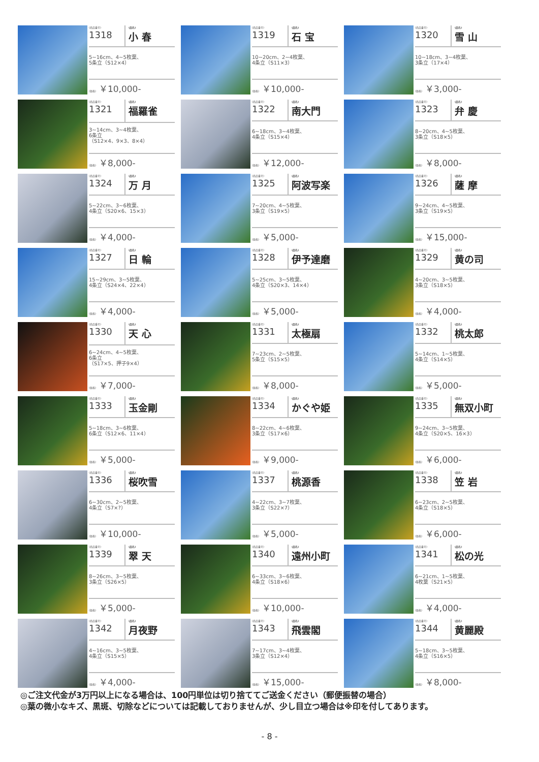(商品番号)
1318
(品名)
小 春
5~16cm、4~5枚葉、
5条立（S12×4）
(価格) ￥10,000-
(商品番号)
1319
(品名)
石 宝
10~20cm、2~4枚葉、
4条立（S11×3）
(価格) ￥10,000-
(商品番号)
1320
(品名)
雪 山
10~18cm、3~4枚葉、
3条立（17×4）
(価格) ￥3,000-
(商品番号)
1321
(品名)
福羅雀
3~14cm、3~4枚葉、
6条立
（S12×4、9×3、8×4）
(価格) ￥8,000-
(商品番号)
1322
(品名)
南大門
6~18cm、3~4枚葉、
4条立（S15×4）
(価格) ￥12,000-
(商品番号)
1323
(品名)
弁 慶
8~20cm、4~5枚葉、
3条立（S18×5）
(価格) ￥8,000-
(商品番号)
1324
(品名)
万 月
5~22cm、3~6枚葉、
4条立（S20×6、15×3）
(価格) ￥4,000-
(商品番号)
1325
(品名)
阿波写楽
7~20cm、4~5枚葉、
3条立（S19×5）
(価格) ￥5,000-
(商品番号)
1326
(品名)
薩 摩
9~24cm、4~5枚葉、
3条立（S19×5）
(価格) ￥15,000-
(商品番号)
1327
(品名)
日 輪
15~29cm、3~5枚葉、
4条立（S24×4、22×4）
(価格) ￥4,000-
(商品番号)
1328
(品名)
伊予達磨
5~25cm、3~5枚葉、
4条立（S20×3、14×4）
(価格) ￥5,000-
(商品番号)
1329
(品名)
黄の司
4~20cm、3~5枚葉、
3条立（S18×5）
(価格) ￥4,000-
(商品番号)
1330
(品名)
天 心
6~24cm、4~5枚葉、
6条立
（S17×5、押子9×4）
(価格) ￥7,000-
(商品番号)
1331
(品名)
太極扇
7~23cm、2~5枚葉、
5条立（S15×5）
(価格) ￥8,000-
(商品番号)
1332
(品名)
桃太郎
5~14cm、1~5枚葉、
4条立（S14×5）
(価格) ￥5,000-
(商品番号)
1333
(品名)
玉金剛
5~18cm、3~6枚葉、
6条立（S12×6、11×4）
(価格) ￥5,000-
(商品番号)
1334
(品名)
かぐや姫
8~22cm、4~6枚葉、
3条立（S17×6）
(価格) ￥9,000-
(商品番号)
1335
(品名)
無双小町
9~24cm、3~5枚葉、
4条立（S20×5、16×3）
(価格) ￥6,000-
(商品番号)
1336
(品名)
桜吹雪
6~30cm、2~5枚葉、
4条立（S7×?）
(価格) ￥10,000-
(商品番号)
1337
(品名)
桃源香
4~22cm、3~7枚葉、
3条立（S22×7）
(価格) ￥5,000-
(商品番号)
1338
(品名)
笠 岩
6~23cm、2~5枚葉、
4条立（S18×5）
(価格) ￥6,000-
(商品番号)
1339
(品名)
翠 天
8~26cm、3~5枚葉、
3条立（S26×5）
(価格) ￥5,000-
(商品番号)
1340
(品名)
遠州小町
6~33cm、3~6枚葉、
4条立（S18×6）
(価格) ￥10,000-
(商品番号)
1341
(品名)
松の光
6~21cm、1~5枚葉、
4枚葉（S21×5）
(価格) ￥4,000-
(商品番号)
1342
(品名)
月夜野
4~16cm、3~5枚葉、
4条立（S15×5）
(価格) ￥4,000-
(商品番号)
1343
(品名)
飛雲閣
7~17cm、3~4枚葉、
3条立（S12×4）
(価格) ￥15,000-
(商品番号)
1344
(品名)
黄麗殿
5~18cm、3~5枚葉、
4条立（S16×5）
(価格) ￥8,000-
◎ご注文代金が3万円以上になる場合は、100円単位は切り捨ててご送金ください（郵便振替の場合）
◎葉の微小なキズ、黒斑、切除などについては記載しておりませんが、少し目立つ場合は※印を付してあります。
- 8 -